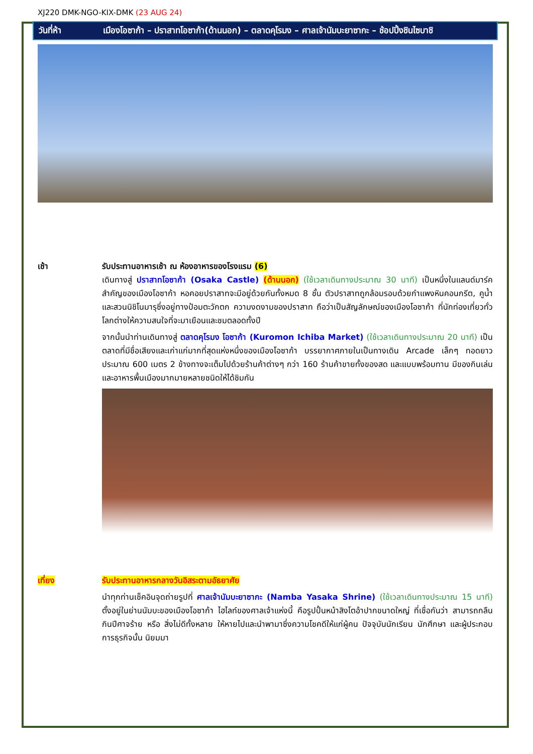XJ220 DMK-NGO-KIX-DMK (23 AUG 24)
วันที่ห้า เมืองโอซาก้า – ปราสาทโอซาก้า(ด้านนอก) – ตลาดคุโรมง – ศาลเจ้านัมบะยาซากะ – ช้อปปิ้งชินไซบาชิ
เช้า รับประทานอาหารเช้า ณ ห้องอาหารของโรงแรม (6)
เดินทางสู่ ปราสาทโอซาก้า (Osaka Castle) (ด้านนอก) (ใช้เวลาเดินทางประมาณ 30 นาที) เป็นหนึ่งในแลนด์มาร์คสำคัญของเมืองโอซาก้า หอคอยปราสาทจะมีอยู่ด้วยกันทั้งหมด 8 ชั้น ตัวปราสาทถูกล้อมรอบด้วยกำแพงหินคอนกรีต, คูน้ำ และสวนนิชิโนมารุซึ่งอยู่ทางป้อมตะวักตก ความงดงามของปราสาท ถือว่าเป็นสัญลักษณ์ของเมืองโอซาก้า ที่นักท่องเที่ยวทั่วโลกต่างให้ความสนใจที่จะมาเยือนและชมตลอดทั้งปี
จากนั้นนำท่านเดินทางสู่ ตลาดคุโรมง โอซาก้า (Kuromon Ichiba Market) (ใช้เวลาเดินทางประมาณ 20 นาที) เป็นตลาดที่มีชื่อเสียงและเก่าแก่มากที่สุดแห่งหนึ่งของเมืองโอซาก้า บรรยากาศภายในเป็นทางเดิน Arcade เล็กๆ ทอดยาวประมาณ 600 เมตร 2 ข้างทางจะเต็มไปด้วยร้านค้าต่างๆ กว่า 160 ร้านค้าขายทั้งของสด และแบบพร้อมทาน มีของกินเล่นและอาหารพื้นเมืองมากมายหลายชนิดให้ได้ชิมกัน
เที่ยง รับประทานอาหารกลางวันอิสระตามอัธยาศัย
นำทุกท่านเช็คอินจุดถ่ายรูปที่ ศาลเจ้านัมบะยาซากะ (Namba Yasaka Shrine) (ใช้เวลาเดินทางประมาณ 15 นาที) ตั้งอยู่ในย่านนัมบะของเมืองโอซาก้า ไฮไลท์ของศาลเจ้าแห่งนี้ คือรูปปั้นหน้าสิงโตอ้าปากขนาดใหญ่ ที่เชื่อกันว่า สามารถกลืนกินปีศาจร้าย หรือ สิ่งไม่ดีทั้งหลาย ให้หายไปและนำพามาซึ่งความโชคดีให้แก่ผู้คน ปัจจุบันนักเรียน นักศึกษา และผู้ประกอบการธุรกิจนั้น นิยมมา